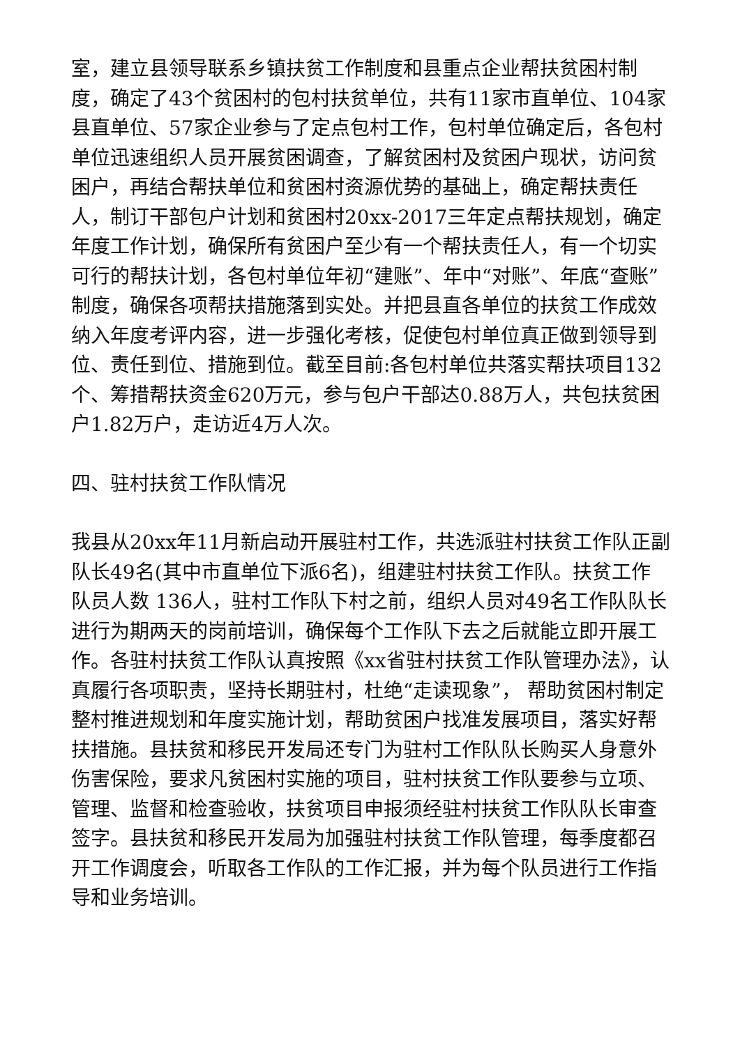室，建立县领导联系乡镇扶贫工作制度和县重点企业帮扶贫困村制度，确定了43个贫困村的包村扶贫单位，共有11家市直单位、104家县直单位、57家企业参与了定点包村工作，包村单位确定后，各包村单位迅速组织人员开展贫困调查，了解贫困村及贫困户现状，访问贫困户，再结合帮扶单位和贫困村资源优势的基础上，确定帮扶责任人，制订干部包户计划和贫困村20xx-2017三年定点帮扶规划，确定年度工作计划，确保所有贫困户至少有一个帮扶责任人，有一个切实可行的帮扶计划，各包村单位年初“建账”、年中“对账”、年底“查账”制度，确保各项帮扶措施落到实处。并把县直各单位的扶贫工作成效纳入年度考评内容，进一步强化考核，促使包村单位真正做到领导到位、责任到位、措施到位。截至目前:各包村单位共落实帮扶项目132个、筹措帮扶资金620万元，参与包户干部达0.88万人，共包扶贫困户1.82万户，走访近4万人次。
四、驻村扶贫工作队情况
我县从20xx年11月新启动开展驻村工作，共选派驻村扶贫工作队正副队长49名(其中市直单位下派6名)，组建驻村扶贫工作队。扶贫工作队员人数 136人，驻村工作队下村之前，组织人员对49名工作队队长进行为期两天的岗前培训，确保每个工作队下去之后就能立即开展工作。各驻村扶贫工作队认真按照《xx省驻村扶贫工作队管理办法》，认真履行各项职责，坚持长期驻村，杜绝“走读现象”， 帮助贫困村制定整村推进规划和年度实施计划，帮助贫困户找准发展项目，落实好帮扶措施。县扶贫和移民开发局还专门为驻村工作队队长购买人身意外伤害保险，要求凡贫困村实施的项目，驻村扶贫工作队要参与立项、管理、监督和检查验收，扶贫项目申报须经驻村扶贫工作队队长审查签字。县扶贫和移民开发局为加强驻村扶贫工作队管理，每季度都召开工作调度会，听取各工作队的工作汇报，并为每个队员进行工作指导和业务培训。